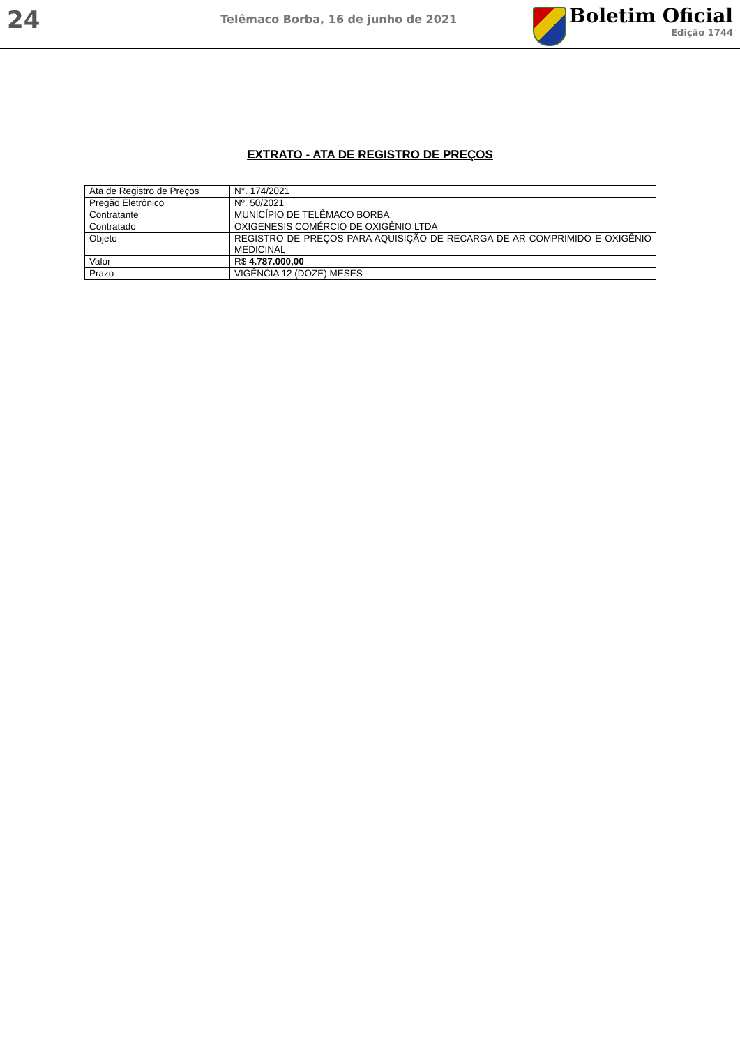24
Telêmaco Borba, 16 de junho de 2021
Boletim Oficial
Edição 1744
EXTRATO - ATA DE REGISTRO DE PREÇOS
| Ata de Registro de Preços | N°. 174/2021 |
| Pregão Eletrônico | Nº. 50/2021 |
| Contratante | MUNICÍPIO DE TELÊMACO BORBA |
| Contratado | OXIGENESIS COMÉRCIO DE OXIGÊNIO LTDA |
| Objeto | REGISTRO DE PREÇOS PARA AQUISIÇÃO DE RECARGA DE AR COMPRIMIDO E OXIGÊNIO MEDICINAL |
| Valor | R$ 4.787.000,00 |
| Prazo | VIGÊNCIA 12 (DOZE) MESES |